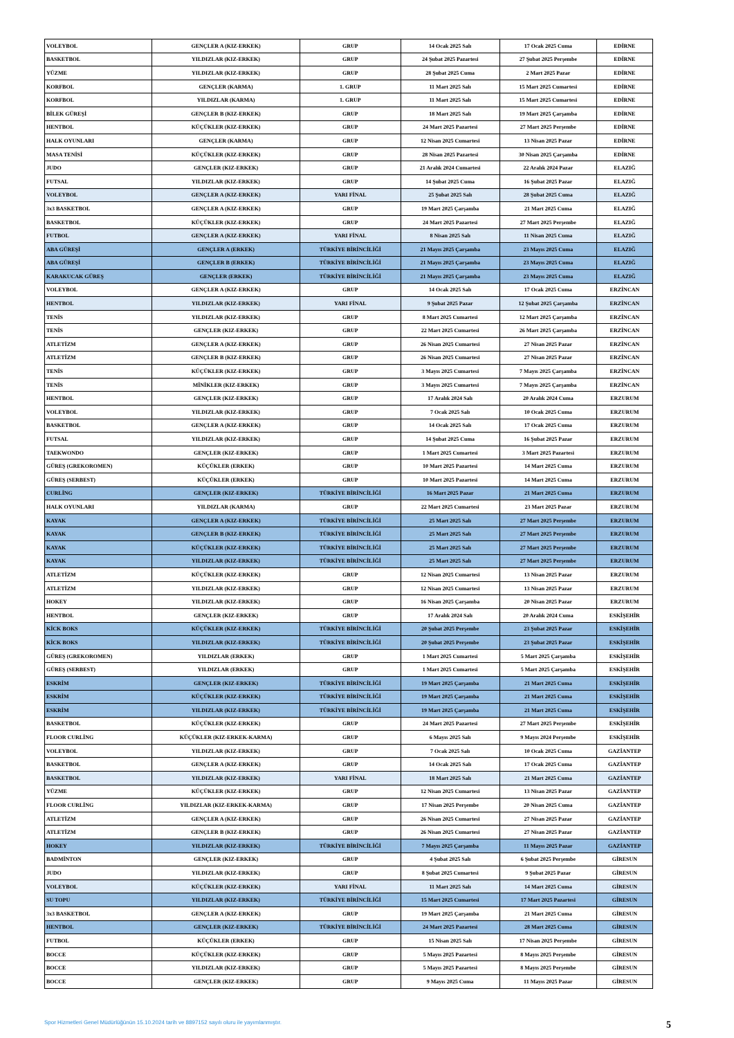| VOLEYBOL | GENÇLER A (KIZ-ERKEK) | GRUP | 14 Ocak 2025 Salı | 17 Ocak 2025 Cuma | EDİRNE |
| BASKETBOL | YILDIZLAR (KIZ-ERKEK) | GRUP | 24 Şubat 2025 Pazartesi | 27 Şubat 2025 Perşembe | EDİRNE |
| YÜZME | YILDIZLAR (KIZ-ERKEK) | GRUP | 28 Şubat 2025 Cuma | 2 Mart 2025 Pazar | EDİRNE |
| KORFBOL | GENÇLER (KARMA) | 1. GRUP | 11 Mart 2025 Salı | 15 Mart 2025 Cumartesi | EDİRNE |
| KORFBOL | YILDIZLAR (KARMA) | 1. GRUP | 11 Mart 2025 Salı | 15 Mart 2025 Cumartesi | EDİRNE |
| BİLEK GÜREŞİ | GENÇLER B (KIZ-ERKEK) | GRUP | 18 Mart 2025 Salı | 19 Mart 2025 Çarşamba | EDİRNE |
| HENTBOL | KÜÇÜKLER (KIZ-ERKEK) | GRUP | 24 Mart 2025 Pazartesi | 27 Mart 2025 Perşembe | EDİRNE |
| HALK OYUNLARI | GENÇLER (KARMA) | GRUP | 12 Nisan 2025 Cumartesi | 13 Nisan 2025 Pazar | EDİRNE |
| MASA TENİSİ | KÜÇÜKLER (KIZ-ERKEK) | GRUP | 28 Nisan 2025 Pazartesi | 30 Nisan 2025 Çarşamba | EDİRNE |
| JUDO | GENÇLER (KIZ-ERKEK) | GRUP | 21 Aralık 2024 Cumartesi | 22 Aralık 2024 Pazar | ELAZIĞ |
| FUTSAL | YILDIZLAR (KIZ-ERKEK) | GRUP | 14 Şubat 2025 Cuma | 16 Şubat 2025 Pazar | ELAZIĞ |
| VOLEYBOL | GENÇLER A (KIZ-ERKEK) | YARI FİNAL | 25 Şubat 2025 Salı | 28 Şubat 2025 Cuma | ELAZIĞ |
| 3x3 BASKETBOL | GENÇLER A (KIZ-ERKEK) | GRUP | 19 Mart 2025 Çarşamba | 21 Mart 2025 Cuma | ELAZIĞ |
| BASKETBOL | KÜÇÜKLER (KIZ-ERKEK) | GRUP | 24 Mart 2025 Pazartesi | 27 Mart 2025 Perşembe | ELAZIĞ |
| FUTBOL | GENÇLER A (KIZ-ERKEK) | YARI FİNAL | 8 Nisan 2025 Salı | 11 Nisan 2025 Cuma | ELAZIĞ |
| ABA GÜREŞİ | GENÇLER A (ERKEK) | TÜRKİYE BİRİNCİLİĞİ | 21 Mayıs 2025 Çarşamba | 23 Mayıs 2025 Cuma | ELAZIĞ |
| ABA GÜREŞİ | GENÇLER B (ERKEK) | TÜRKİYE BİRİNCİLİĞİ | 21 Mayıs 2025 Çarşamba | 23 Mayıs 2025 Cuma | ELAZIĞ |
| KARAKUCAK GÜREŞ | GENÇLER (ERKEK) | TÜRKİYE BİRİNCİLİĞİ | 21 Mayıs 2025 Çarşamba | 23 Mayıs 2025 Cuma | ELAZIĞ |
| VOLEYBOL | GENÇLER A (KIZ-ERKEK) | GRUP | 14 Ocak 2025 Salı | 17 Ocak 2025 Cuma | ERZİNCAN |
| HENTBOL | YILDIZLAR (KIZ-ERKEK) | YARI FİNAL | 9 Şubat 2025 Pazar | 12 Şubat 2025 Çarşamba | ERZİNCAN |
| TENİS | YILDIZLAR (KIZ-ERKEK) | GRUP | 8 Mart 2025 Cumartesi | 12 Mart 2025 Çarşamba | ERZİNCAN |
| TENİS | GENÇLER (KIZ-ERKEK) | GRUP | 22 Mart 2025 Cumartesi | 26 Mart 2025 Çarşamba | ERZİNCAN |
| ATLETİZM | GENÇLER A (KIZ-ERKEK) | GRUP | 26 Nisan 2025 Cumartesi | 27 Nisan 2025 Pazar | ERZİNCAN |
| ATLETİZM | GENÇLER B (KIZ-ERKEK) | GRUP | 26 Nisan 2025 Cumartesi | 27 Nisan 2025 Pazar | ERZİNCAN |
| TENİS | KÜÇÜKLER (KIZ-ERKEK) | GRUP | 3 Mayıs 2025 Cumartesi | 7 Mayıs 2025 Çarşamba | ERZİNCAN |
| TENİS | MİNİKLER (KIZ-ERKEK) | GRUP | 3 Mayıs 2025 Cumartesi | 7 Mayıs 2025 Çarşamba | ERZİNCAN |
| HENTBOL | GENÇLER (KIZ-ERKEK) | GRUP | 17 Aralık 2024 Salı | 20 Aralık 2024 Cuma | ERZURUM |
| VOLEYBOL | YILDIZLAR (KIZ-ERKEK) | GRUP | 7 Ocak 2025 Salı | 10 Ocak 2025 Cuma | ERZURUM |
| BASKETBOL | GENÇLER A (KIZ-ERKEK) | GRUP | 14 Ocak 2025 Salı | 17 Ocak 2025 Cuma | ERZURUM |
| FUTSAL | YILDIZLAR (KIZ-ERKEK) | GRUP | 14 Şubat 2025 Cuma | 16 Şubat 2025 Pazar | ERZURUM |
| TAEKWONDO | GENÇLER (KIZ-ERKEK) | GRUP | 1 Mart 2025 Cumartesi | 3 Mart 2025 Pazartesi | ERZURUM |
| GÜREŞ (GREKOROMEN) | KÜÇÜKLER (ERKEK) | GRUP | 10 Mart 2025 Pazartesi | 14 Mart 2025 Cuma | ERZURUM |
| GÜREŞ (SERBEST) | KÜÇÜKLER (ERKEK) | GRUP | 10 Mart 2025 Pazartesi | 14 Mart 2025 Cuma | ERZURUM |
| CURLİNG | GENÇLER (KIZ-ERKEK) | TÜRKİYE BİRİNCİLİĞİ | 16 Mart 2025 Pazar | 21 Mart 2025 Cuma | ERZURUM |
| HALK OYUNLARI | YILDIZLAR (KARMA) | GRUP | 22 Mart 2025 Cumartesi | 23 Mart 2025 Pazar | ERZURUM |
| KAYAK | GENÇLER A (KIZ-ERKEK) | TÜRKİYE BİRİNCİLİĞİ | 25 Mart 2025 Salı | 27 Mart 2025 Perşembe | ERZURUM |
| KAYAK | GENÇLER B (KIZ-ERKEK) | TÜRKİYE BİRİNCİLİĞİ | 25 Mart 2025 Salı | 27 Mart 2025 Perşembe | ERZURUM |
| KAYAK | KÜÇÜKLER (KIZ-ERKEK) | TÜRKİYE BİRİNCİLİĞİ | 25 Mart 2025 Salı | 27 Mart 2025 Perşembe | ERZURUM |
| KAYAK | YILDIZLAR (KIZ-ERKEK) | TÜRKİYE BİRİNCİLİĞİ | 25 Mart 2025 Salı | 27 Mart 2025 Perşembe | ERZURUM |
| ATLETİZM | KÜÇÜKLER (KIZ-ERKEK) | GRUP | 12 Nisan 2025 Cumartesi | 13 Nisan 2025 Pazar | ERZURUM |
| ATLETİZM | YILDIZLAR (KIZ-ERKEK) | GRUP | 12 Nisan 2025 Cumartesi | 13 Nisan 2025 Pazar | ERZURUM |
| HOKEY | YILDIZLAR (KIZ-ERKEK) | GRUP | 16 Nisan 2025 Çarşamba | 20 Nisan 2025 Pazar | ERZURUM |
| HENTBOL | GENÇLER (KIZ-ERKEK) | GRUP | 17 Aralık 2024 Salı | 20 Aralık 2024 Cuma | ESKİŞEHİR |
| KİCK BOKS | KÜÇÜKLER (KIZ-ERKEK) | TÜRKİYE BİRİNCİLİĞİ | 20 Şubat 2025 Perşembe | 23 Şubat 2025 Pazar | ESKİŞEHİR |
| KİCK BOKS | YILDIZLAR (KIZ-ERKEK) | TÜRKİYE BİRİNCİLİĞİ | 20 Şubat 2025 Perşembe | 23 Şubat 2025 Pazar | ESKİŞEHİR |
| GÜREŞ (GREKOROMEN) | YILDIZLAR (ERKEK) | GRUP | 1 Mart 2025 Cumartesi | 5 Mart 2025 Çarşamba | ESKİŞEHİR |
| GÜREŞ (SERBEST) | YILDIZLAR (ERKEK) | GRUP | 1 Mart 2025 Cumartesi | 5 Mart 2025 Çarşamba | ESKİŞEHİR |
| ESKRİM | GENÇLER (KIZ-ERKEK) | TÜRKİYE BİRİNCİLİĞİ | 19 Mart 2025 Çarşamba | 21 Mart 2025 Cuma | ESKİŞEHİR |
| ESKRİM | KÜÇÜKLER (KIZ-ERKEK) | TÜRKİYE BİRİNCİLİĞİ | 19 Mart 2025 Çarşamba | 21 Mart 2025 Cuma | ESKİŞEHİR |
| ESKRİM | YILDIZLAR (KIZ-ERKEK) | TÜRKİYE BİRİNCİLİĞİ | 19 Mart 2025 Çarşamba | 21 Mart 2025 Cuma | ESKİŞEHİR |
| BASKETBOL | KÜÇÜKLER (KIZ-ERKEK) | GRUP | 24 Mart 2025 Pazartesi | 27 Mart 2025 Perşembe | ESKİŞEHİR |
| FLOOR CURLİNG | KÜÇÜKLER (KIZ-ERKEK-KARMA) | GRUP | 6 Mayıs 2025 Salı | 9 Mayıs 2024 Perşembe | ESKİŞEHİR |
| VOLEYBOL | YILDIZLAR (KIZ-ERKEK) | GRUP | 7 Ocak 2025 Salı | 10 Ocak 2025 Cuma | GAZİANTEP |
| BASKETBOL | GENÇLER A (KIZ-ERKEK) | GRUP | 14 Ocak 2025 Salı | 17 Ocak 2025 Cuma | GAZİANTEP |
| BASKETBOL | YILDIZLAR (KIZ-ERKEK) | YARI FİNAL | 18 Mart 2025 Salı | 21 Mart 2025 Cuma | GAZİANTEP |
| YÜZME | KÜÇÜKLER (KIZ-ERKEK) | GRUP | 12 Nisan 2025 Cumartesi | 13 Nisan 2025 Pazar | GAZİANTEP |
| FLOOR CURLİNG | YILDIZLAR (KIZ-ERKEK-KARMA) | GRUP | 17 Nisan 2025 Perşembe | 20 Nisan 2025 Cuma | GAZİANTEP |
| ATLETİZM | GENÇLER A (KIZ-ERKEK) | GRUP | 26 Nisan 2025 Cumartesi | 27 Nisan 2025 Pazar | GAZİANTEP |
| ATLETİZM | GENÇLER B (KIZ-ERKEK) | GRUP | 26 Nisan 2025 Cumartesi | 27 Nisan 2025 Pazar | GAZİANTEP |
| HOKEY | YILDIZLAR (KIZ-ERKEK) | TÜRKİYE BİRİNCİLİĞİ | 7 Mayıs 2025 Çarşamba | 11 Mayıs 2025 Pazar | GAZİANTEP |
| BADMİNTON | GENÇLER (KIZ-ERKEK) | GRUP | 4 Şubat 2025 Salı | 6 Şubat 2025 Perşembe | GİRESUN |
| JUDO | YILDIZLAR (KIZ-ERKEK) | GRUP | 8 Şubat 2025 Cumartesi | 9 Şubat 2025 Pazar | GİRESUN |
| VOLEYBOL | KÜÇÜKLER (KIZ-ERKEK) | YARI FİNAL | 11 Mart 2025 Salı | 14 Mart 2025 Cuma | GİRESUN |
| SU TOPU | YILDIZLAR (KIZ-ERKEK) | TÜRKİYE BİRİNCİLİĞİ | 15 Mart 2025 Cumartesi | 17 Mart 2025 Pazartesi | GİRESUN |
| 3x3 BASKETBOL | GENÇLER A (KIZ-ERKEK) | GRUP | 19 Mart 2025 Çarşamba | 21 Mart 2025 Cuma | GİRESUN |
| HENTBOL | GENÇLER (KIZ-ERKEK) | TÜRKİYE BİRİNCİLİĞİ | 24 Mart 2025 Pazartesi | 28 Mart 2025 Cuma | GİRESUN |
| FUTBOL | KÜÇÜKLER (ERKEK) | GRUP | 15 Nisan 2025 Salı | 17 Nisan 2025 Perşembe | GİRESUN |
| BOCCE | KÜÇÜKLER (KIZ-ERKEK) | GRUP | 5 Mayıs 2025 Pazartesi | 8 Mayıs 2025 Perşembe | GİRESUN |
| BOCCE | YILDIZLAR (KIZ-ERKEK) | GRUP | 5 Mayıs 2025 Pazartesi | 8 Mayıs 2025 Perşembe | GİRESUN |
| BOCCE | GENÇLER (KIZ-ERKEK) | GRUP | 9 Mayıs 2025 Cuma | 11 Mayıs 2025 Pazar | GİRESUN |
Spor Hizmetleri Genel Müdürlüğünün 15.10.2024 tarih ve 8897152 sayılı oluru ile yayımlanmıştır. 5